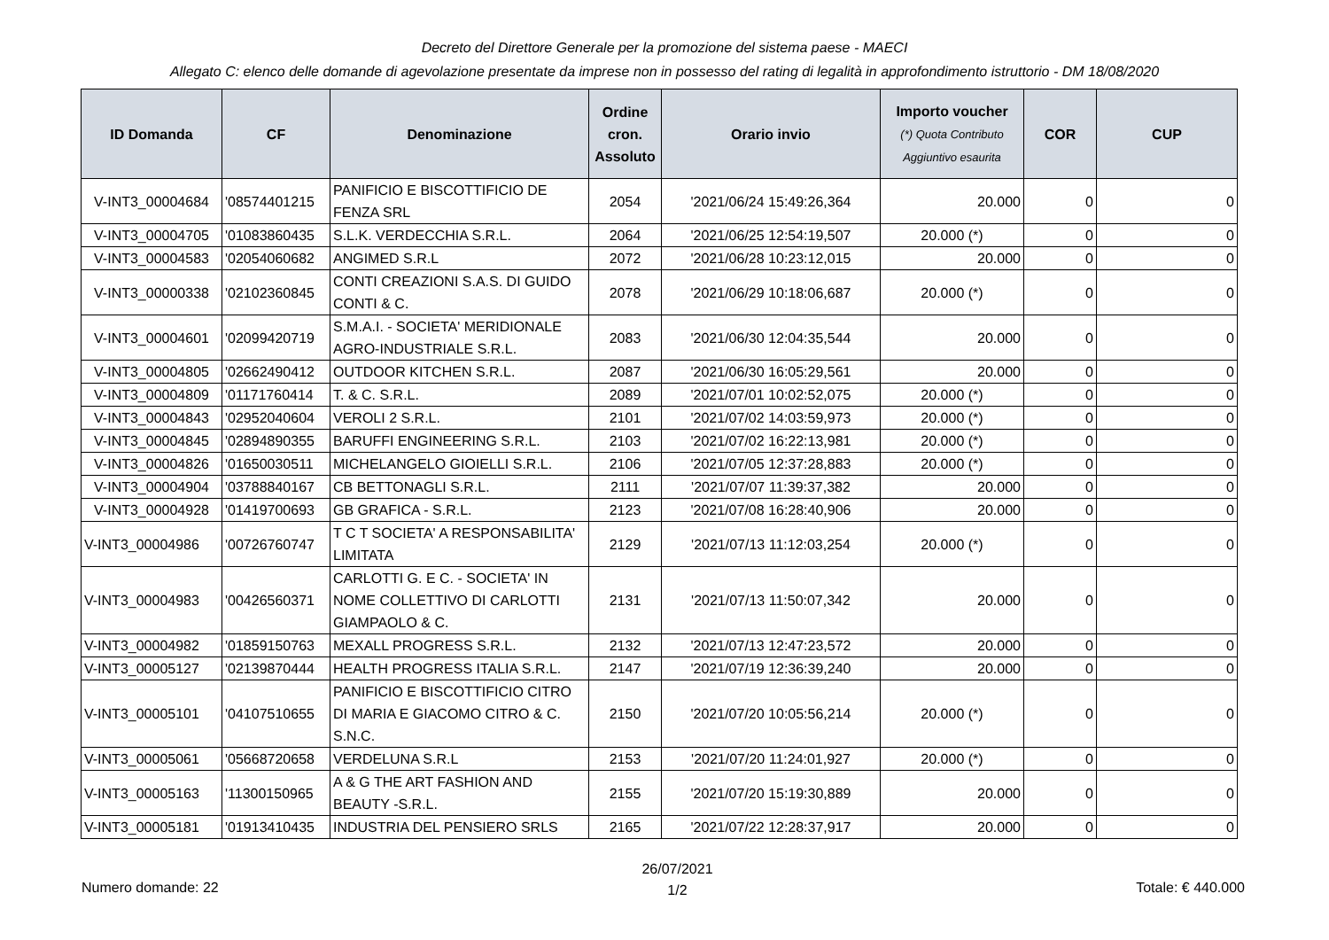Decreto del Direttore Generale per la promozione del sistema paese - MAECI
Allegato C: elenco delle domande di agevolazione presentate da imprese non in possesso del rating di legalità in approfondimento istruttorio - DM 18/08/2020
| ID Domanda | CF | Denominazione | Ordine cron. Assoluto | Orario invio | Importo voucher (*) Quota Contributo Aggiuntivo esaurita | COR | CUP |
| --- | --- | --- | --- | --- | --- | --- | --- |
| V-INT3_00004684 | '08574401215 | PANIFICIO E BISCOTTIFICIO DE FENZA SRL | 2054 | '2021/06/24 15:49:26,364 | 20.000 | 0 | 0 |
| V-INT3_00004705 | '01083860435 | S.L.K. VERDECCHIA S.R.L. | 2064 | '2021/06/25 12:54:19,507 | 20.000 (*) | 0 | 0 |
| V-INT3_00004583 | '02054060682 | ANGIMED S.R.L | 2072 | '2021/06/28 10:23:12,015 | 20.000 | 0 | 0 |
| V-INT3_00000338 | '02102360845 | CONTI CREAZIONI S.A.S. DI GUIDO CONTI & C. | 2078 | '2021/06/29 10:18:06,687 | 20.000 (*) | 0 | 0 |
| V-INT3_00004601 | '02099420719 | S.M.A.I. - SOCIETA' MERIDIONALE AGRO-INDUSTRIALE S.R.L. | 2083 | '2021/06/30 12:04:35,544 | 20.000 | 0 | 0 |
| V-INT3_00004805 | '02662490412 | OUTDOOR KITCHEN S.R.L. | 2087 | '2021/06/30 16:05:29,561 | 20.000 | 0 | 0 |
| V-INT3_00004809 | '01171760414 | T. & C. S.R.L. | 2089 | '2021/07/01 10:02:52,075 | 20.000 (*) | 0 | 0 |
| V-INT3_00004843 | '02952040604 | VEROLI 2 S.R.L. | 2101 | '2021/07/02 14:03:59,973 | 20.000 (*) | 0 | 0 |
| V-INT3_00004845 | '02894890355 | BARUFFI ENGINEERING S.R.L. | 2103 | '2021/07/02 16:22:13,981 | 20.000 (*) | 0 | 0 |
| V-INT3_00004826 | '01650030511 | MICHELANGELO GIOIELLI S.R.L. | 2106 | '2021/07/05 12:37:28,883 | 20.000 (*) | 0 | 0 |
| V-INT3_00004904 | '03788840167 | CB BETTONAGLI S.R.L. | 2111 | '2021/07/07 11:39:37,382 | 20.000 | 0 | 0 |
| V-INT3_00004928 | '01419700693 | GB GRAFICA - S.R.L. | 2123 | '2021/07/08 16:28:40,906 | 20.000 | 0 | 0 |
| V-INT3_00004986 | '00726760747 | T C T SOCIETA' A RESPONSABILITA' LIMITATA | 2129 | '2021/07/13 11:12:03,254 | 20.000 (*) | 0 | 0 |
| V-INT3_00004983 | '00426560371 | CARLOTTI G. E C. - SOCIETA' IN NOME COLLETTIVO DI CARLOTTI GIAMPAOLO & C. | 2131 | '2021/07/13 11:50:07,342 | 20.000 | 0 | 0 |
| V-INT3_00004982 | '01859150763 | MEXALL PROGRESS S.R.L. | 2132 | '2021/07/13 12:47:23,572 | 20.000 | 0 | 0 |
| V-INT3_00005127 | '02139870444 | HEALTH PROGRESS ITALIA S.R.L. | 2147 | '2021/07/19 12:36:39,240 | 20.000 | 0 | 0 |
| V-INT3_00005101 | '04107510655 | PANIFICIO E BISCOTTIFICIO CITRO DI MARIA E GIACOMO CITRO & C. S.N.C. | 2150 | '2021/07/20 10:05:56,214 | 20.000 (*) | 0 | 0 |
| V-INT3_00005061 | '05668720658 | VERDELUNA S.R.L | 2153 | '2021/07/20 11:24:01,927 | 20.000 (*) | 0 | 0 |
| V-INT3_00005163 | '11300150965 | A & G THE ART FASHION AND BEAUTY -S.R.L. | 2155 | '2021/07/20 15:19:30,889 | 20.000 | 0 | 0 |
| V-INT3_00005181 | '01913410435 | INDUSTRIA DEL PENSIERO SRLS | 2165 | '2021/07/22 12:28:37,917 | 20.000 | 0 | 0 |
Numero domande: 22
26/07/2021
1/2
Totale: € 440.000